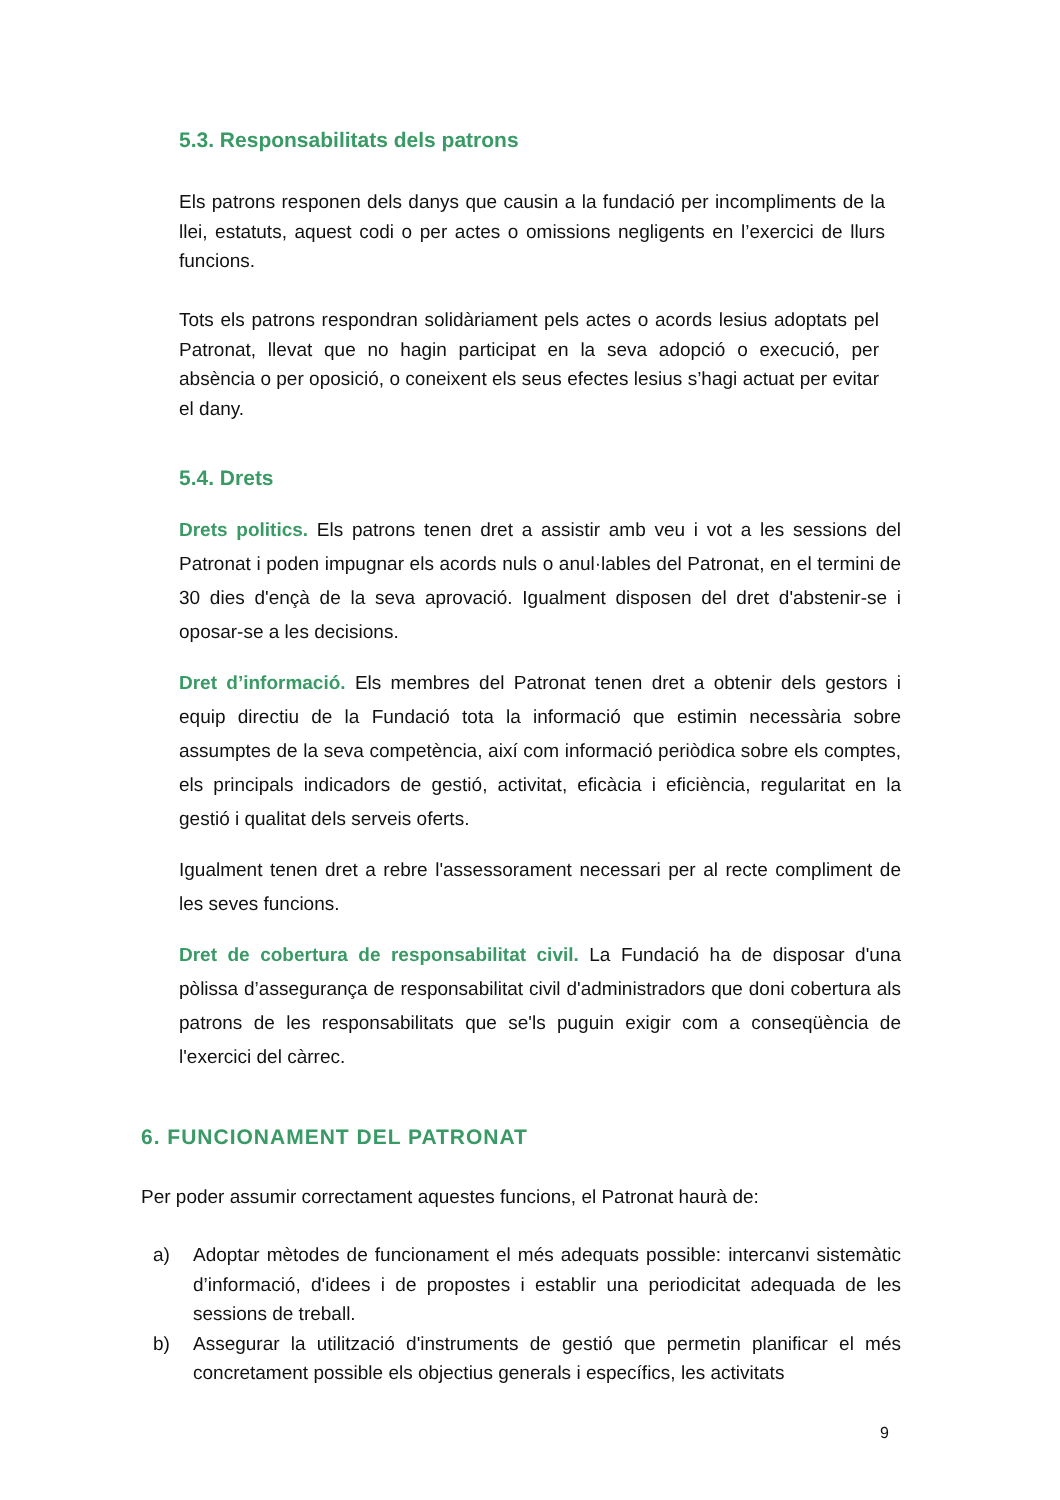5.3. Responsabilitats dels patrons
Els patrons responen dels danys que causin a la fundació per incompliments de la llei, estatuts, aquest codi o per actes o omissions negligents en l’exercici de llurs funcions.
Tots els patrons respondran solidàriament pels actes o acords lesius adoptats pel Patronat, llevat que no hagin participat en la seva adopció o execució, per absència o per oposició, o coneixent els seus efectes lesius s’hagi actuat per evitar el dany.
5.4. Drets
Drets politics. Els patrons tenen dret a assistir amb veu i vot a les sessions del Patronat i poden impugnar els acords nuls o anul·lables del Patronat, en el termini de 30 dies d'ençà de la seva aprovació. Igualment disposen del dret d'abstenir-se i oposar-se a les decisions.
Dret d’informació. Els membres del Patronat tenen dret a obtenir dels gestors i equip directiu de la Fundació tota la informació que estimin necessària sobre assumptes de la seva competència, així com informació periòdica sobre els comptes, els principals indicadors de gestió, activitat, eficàcia i eficiència, regularitat en la gestió i qualitat dels serveis oferts.
Igualment tenen dret a rebre l'assessorament necessari per al recte compliment de les seves funcions.
Dret de cobertura de responsabilitat civil. La Fundació ha de disposar d'una pòlissa d’assegurança de responsabilitat civil d'administradors que doni cobertura als patrons de les responsabilitats que se'ls puguin exigir com a conseqüència de l'exercici del càrrec.
6. FUNCIONAMENT DEL PATRONAT
Per poder assumir correctament aquestes funcions, el Patronat haurà de:
a) Adoptar mètodes de funcionament el més adequats possible: intercanvi sistemàtic d’informació, d'idees i de propostes i establir una periodicitat adequada de les sessions de treball.
b) Assegurar la utilització d'instruments de gestió que permetin planificar el més concretament possible els objectius generals i específics, les activitats
9